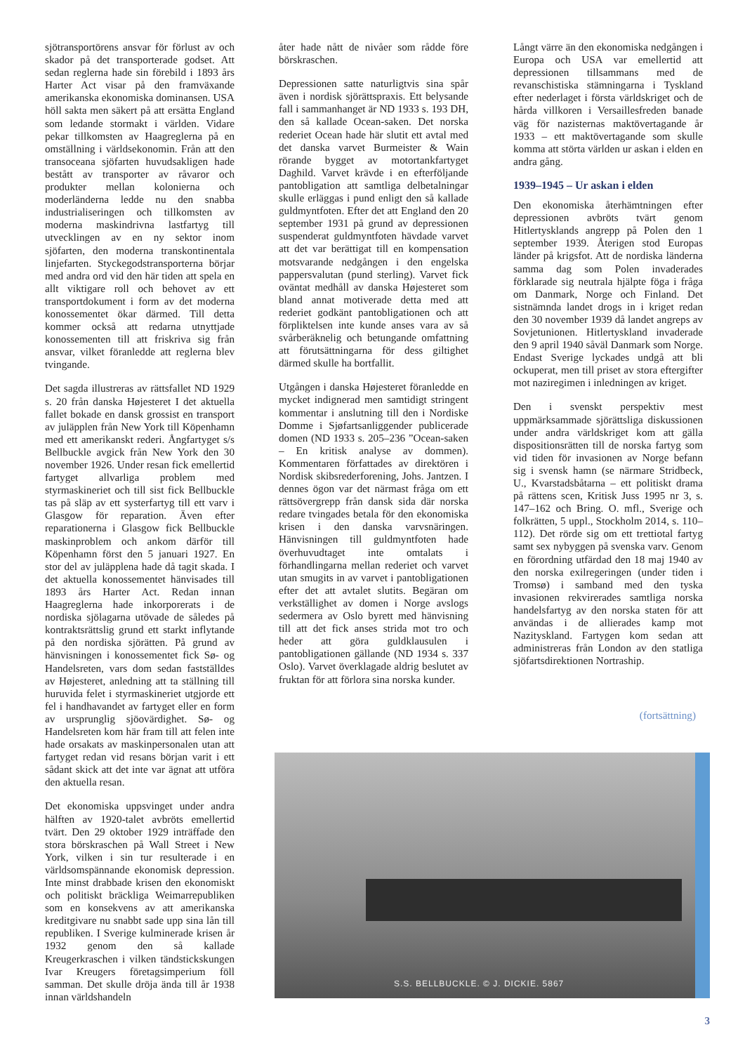sjötransportörens ansvar för förlust av och skador på det transporterade godset. Att sedan reglerna hade sin förebild i 1893 års Harter Act visar på den framväxande amerikanska ekonomiska dominansen. USA höll sakta men säkert på att ersätta England som ledande stormakt i världen. Vidare pekar tillkomsten av Haagreglerna på en omställning i världsekonomin. Från att den transoceana sjöfarten huvudsakligen hade bestått av transporter av råvaror och produkter mellan kolonierna och moderländerna ledde nu den snabba industrialiseringen och tillkomsten av moderna maskindrivna lastfartyg till utvecklingen av en ny sektor inom sjöfarten, den moderna transkontinentala linjefarten. Styckegodstransporterna börjar med andra ord vid den här tiden att spela en allt viktigare roll och behovet av ett transportdokument i form av det moderna konossementet ökar därmed. Till detta kommer också att redarna utnyttjade konossementen till att friskriva sig från ansvar, vilket föranledde att reglerna blev tvingande.
Det sagda illustreras av rättsfallet ND 1929 s. 20 från danska Højesteret I det aktuella fallet bokade en dansk grossist en transport av juläpplen från New York till Köpenhamn med ett amerikanskt rederi. Ångfartyget s/s Bellbuckle avgick från New York den 30 november 1926. Under resan fick emellertid fartyget allvarliga problem med styrmaskineriet och till sist fick Bellbuckle tas på släp av ett systerfartyg till ett varv i Glasgow för reparation. Även efter reparationerna i Glasgow fick Bellbuckle maskinproblem och ankom därför till Köpenhamn först den 5 januari 1927. En stor del av juläpplena hade då tagit skada. I det aktuella konossementet hänvisades till 1893 års Harter Act. Redan innan Haagreglerna hade inkorporerats i de nordiska sjölagarna utövade de således på kontraktsrättslig grund ett starkt inflytande på den nordiska sjörätten. På grund av hänvisningen i konossementet fick Sø- og Handelsreten, vars dom sedan fastställdes av Højesteret, anledning att ta ställning till huruvida felet i styrmaskineriet utgjorde ett fel i handhavandet av fartyget eller en form av ursprunglig sjöovärdighet. Sø- og Handelsreten kom här fram till att felen inte hade orsakats av maskinpersonalen utan att fartyget redan vid resans början varit i ett sådant skick att det inte var ägnat att utföra den aktuella resan.
Det ekonomiska uppsvinget under andra hälften av 1920-talet avbröts emellertid tvärt. Den 29 oktober 1929 inträffade den stora börskraschen på Wall Street i New York, vilken i sin tur resulterade i en världsomspännande ekonomisk depression. Inte minst drabbade krisen den ekonomiskt och politiskt bräckliga Weimarrepubliken som en konsekvens av att amerikanska kreditgivare nu snabbt sade upp sina lån till republiken. I Sverige kulminerade krisen år 1932 genom den så kallade Kreugerkraschen i vilken tändstickskungen Ivar Kreugers företagsimperium föll samman. Det skulle dröja ända till år 1938 innan världshandeln
åter hade nått de nivåer som rådde före börskraschen.
Depressionen satte naturligtvis sina spår även i nordisk sjörättspraxis. Ett belysande fall i sammanhanget är ND 1933 s. 193 DH, den så kallade Ocean-saken. Det norska rederiet Ocean hade här slutit ett avtal med det danska varvet Burmeister & Wain rörande bygget av motortankfartyget Daghild. Varvet krävde i en efterföljande pantobligation att samtliga delbetalningar skulle erläggas i pund enligt den så kallade guldmyntfoten. Efter det att England den 20 september 1931 på grund av depressionen suspenderat guldmyntfoten hävdade varvet att det var berättigat till en kompensation motsvarande nedgången i den engelska pappersvalutan (pund sterling). Varvet fick oväntat medhåll av danska Højesteret som bland annat motiverade detta med att rederiet godkänt pantobligationen och att förpliktelsen inte kunde anses vara av så svårberäknelig och betungande omfattning att förutsättningarna för dess giltighet därmed skulle ha bortfallit.
Utgången i danska Højesteret föranledde en mycket indignerad men samtidigt stringent kommentar i anslutning till den i Nordiske Domme i Sjøfartsanliggender publicerade domen (ND 1933 s. 205–236 ”Ocean-saken – En kritisk analyse av dommen). Kommentaren författades av direktören i Nordisk skibsrederforening, Johs. Jantzen. I dennes ögon var det närmast fråga om ett rättsövergrepp från dansk sida där norska redare tvingades betala för den ekonomiska krisen i den danska varvsnäringen. Hänvisningen till guldmyntfoten hade överhuvudtaget inte omtalats i förhandlingarna mellan rederiet och varvet utan smugits in av varvet i pantobligationen efter det att avtalet slutits. Begäran om verkställighet av domen i Norge avslogs sedermera av Oslo byrett med hänvisning till att det fick anses strida mot tro och heder att göra guldklausulen i pantobligationen gällande (ND 1934 s. 337 Oslo). Varvet överklagade aldrig beslutet av fruktan för att förlora sina norska kunder.
Långt värre än den ekonomiska nedgången i Europa och USA var emellertid att depressionen tillsammans med de revanschistiska stämningarna i Tyskland efter nederlaget i första världskriget och de hårda villkoren i Versaillesfreden banade väg för nazisternas maktövertagande år 1933 – ett maktövertagande som skulle komma att störta världen ur askan i elden en andra gång.
1939–1945 – Ur askan i elden
Den ekonomiska återhämtningen efter depressionen avbröts tvärt genom Hitlertysklands angrepp på Polen den 1 september 1939. Återigen stod Europas länder på krigsfot. Att de nordiska länderna samma dag som Polen invaderades förklarade sig neutrala hjälpte föga i fråga om Danmark, Norge och Finland. Det sistnämnda landet drogs in i kriget redan den 30 november 1939 då landet angreps av Sovjetunionen. Hitlertyskland invaderade den 9 april 1940 såväl Danmark som Norge. Endast Sverige lyckades undgå att bli ockuperat, men till priset av stora eftergifter mot naziregimen i inledningen av kriget.
Den i svenskt perspektiv mest uppmärksammade sjörättsliga diskussionen under andra världskriget kom att gälla dispositionsrätten till de norska fartyg som vid tiden för invasionen av Norge befann sig i svensk hamn (se närmare Stridbeck, U., Kvarstadsbåtarna – ett politiskt drama på rättens scen, Kritisk Juss 1995 nr 3, s. 147–162 och Bring. O. mfl., Sverige och folkrätten, 5 uppl., Stockholm 2014, s. 110–112). Det rörde sig om ett trettiotal fartyg samt sex nybyggen på svenska varv. Genom en förordning utfärdad den 18 maj 1940 av den norska exilregeringen (under tiden i Tromsø) i samband med den tyska invasionen rekvirerades samtliga norska handelsfartyg av den norska staten för att användas i de allierades kamp mot Nazityskland. Fartygen kom sedan att administreras från London av den statliga sjöfartsdirektionen Nortraship.
(fortsättning)
S.S. BELLBUCKLE. © J. DICKIE. 5867
3